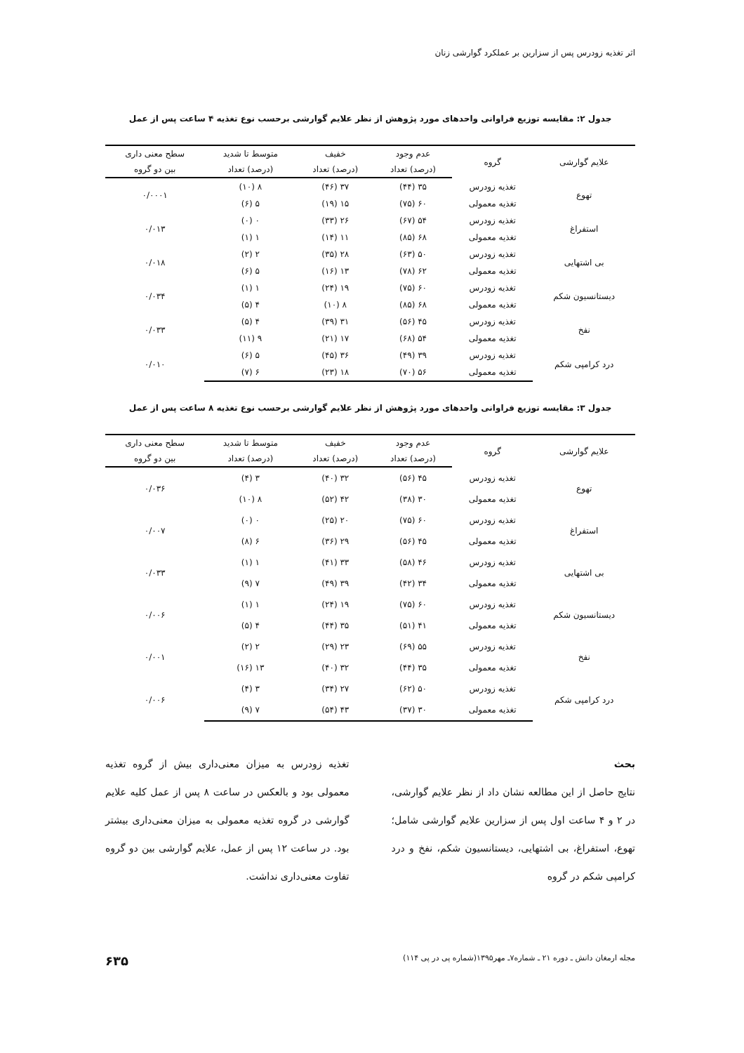اثر تغذیه زودرس پس از سزارین بر عملکرد گوارشی زنان
جدول ۲: مقایسه توزیع فراوانی واحدهای مورد پژوهش از نظر علایم گوارشی برحسب نوع تغذیه ۴ ساعت پس از عمل
| علایم گوارشی | گروه | عدم وجود | خفیف | متوسط تا شدید | سطح معنی داری |
| --- | --- | --- | --- | --- | --- |
| | | (درصد) تعداد | (درصد) تعداد | (درصد) تعداد | بین دو گروه |
| تهوع | تغذیه زودرس | ۳۵ (۴۴) | ۳۷ (۴۶) | ۸ (۱۰) | ۰/۰۰۰۱ |
| | تغذیه معمولی | ۶۰ (۷۵) | ۱۵ (۱۹) | ۵ (۶) | |
| استفراغ | تغذیه زودرس | ۵۴ (۶۷) | ۲۶ (۳۳) | ۰ (۰) | ۰/۰۱۳ |
| | تغذیه معمولی | ۶۸ (۸۵) | ۱۱ (۱۴) | ۱ (۱) | |
| بی اشتهایی | تغذیه زودرس | ۵۰ (۶۳) | ۲۸ (۳۵) | ۲ (۲) | ۰/۰۱۸ |
| | تغذیه معمولی | ۶۲ (۷۸) | ۱۳ (۱۶) | ۵ (۶) | |
| دیستانسیون شکم | تغذیه زودرس | ۶۰ (۷۵) | ۱۹ (۲۴) | ۱ (۱) | ۰/۰۳۴ |
| | تغذیه معمولی | ۶۸ (۸۵) | ۸ (۱۰) | ۴ (۵) | |
| نفخ | تغذیه زودرس | ۴۵ (۵۶) | ۳۱ (۳۹) | ۴ (۵) | ۰/۰۳۳ |
| | تغذیه معمولی | ۵۴ (۶۸) | ۱۷ (۲۱) | ۹ (۱۱) | |
| درد کرامپی شکم | تغذیه زودرس | ۳۹ (۴۹) | ۳۶ (۴۵) | ۵ (۶) | ۰/۰۱۰ |
| | تغذیه معمولی | ۵۶ (۷۰) | ۱۸ (۲۳) | ۶ (۷) | |
جدول ۳: مقایسه توزیع فراوانی واحدهای مورد پژوهش از نظر علایم گوارشی برحسب نوع تغذیه ۸ ساعت پس از عمل
| علایم گوارشی | گروه | عدم وجود | خفیف | متوسط تا شدید | سطح معنی داری |
| --- | --- | --- | --- | --- | --- |
| | | (درصد) تعداد | (درصد) تعداد | (درصد) تعداد | بین دو گروه |
| تهوع | تغذیه زودرس | ۴۵ (۵۶) | ۳۲ (۴۰) | ۳ (۴) | ۰/۰۳۶ |
| | تغذیه معمولی | ۳۰ (۳۸) | ۴۲ (۵۲) | ۸ (۱۰) | |
| استفراغ | تغذیه زودرس | ۶۰ (۷۵) | ۲۰ (۲۵) | ۰ (۰) | ۰/۰۰۷ |
| | تغذیه معمولی | ۴۵ (۵۶) | ۲۹ (۳۶) | ۶ (۸) | |
| بی اشتهایی | تغذیه زودرس | ۴۶ (۵۸) | ۳۳ (۴۱) | ۱ (۱) | ۰/۰۳۳ |
| | تغذیه معمولی | ۳۴ (۴۲) | ۳۹ (۴۹) | ۷ (۹) | |
| دیستانسیون شکم | تغذیه زودرس | ۶۰ (۷۵) | ۱۹ (۲۴) | ۱ (۱) | ۰/۰۰۶ |
| | تغذیه معمولی | ۴۱ (۵۱) | ۳۵ (۴۴) | ۴ (۵) | |
| نفخ | تغذیه زودرس | ۵۵ (۶۹) | ۲۳ (۲۹) | ۲ (۲) | ۰/۰۰۱ |
| | تغذیه معمولی | ۳۵ (۴۴) | ۳۲ (۴۰) | ۱۳ (۱۶) | |
| درد کرامپی شکم | تغذیه زودرس | ۵۰ (۶۲) | ۲۷ (۳۴) | ۳ (۴) | ۰/۰۰۶ |
| | تغذیه معمولی | ۳۰ (۳۷) | ۴۳ (۵۴) | ۷ (۹) | |
بحث
نتایج حاصل از این مطالعه نشان داد از نظر علایم گوارشی، در ۲ و ۴ ساعت اول پس از سزارین علایم گوارشی شامل؛ تهوع، استفراغ، بی اشتهایی، دیستانسیون شکم، نفخ و درد کرامپی شکم در گروه
تغذیه زودرس به میزان معنی‌داری بیش از گروه تغذیه معمولی بود و بالعکس در ساعت ۸ پس از عمل کلیه علایم گوارشی در گروه تغذیه معمولی به میزان معنی‌داری بیشتر بود. در ساعت ۱۲ پس از عمل، علایم گوارشی بین دو گروه تفاوت معنی‌داری نداشت.
مجله ارمغان دانش ـ دوره ۲۱ ـ شماره۷ـ مهر۱۳۹۵(شماره پی در پی ۱۱۴) ۶۳۵